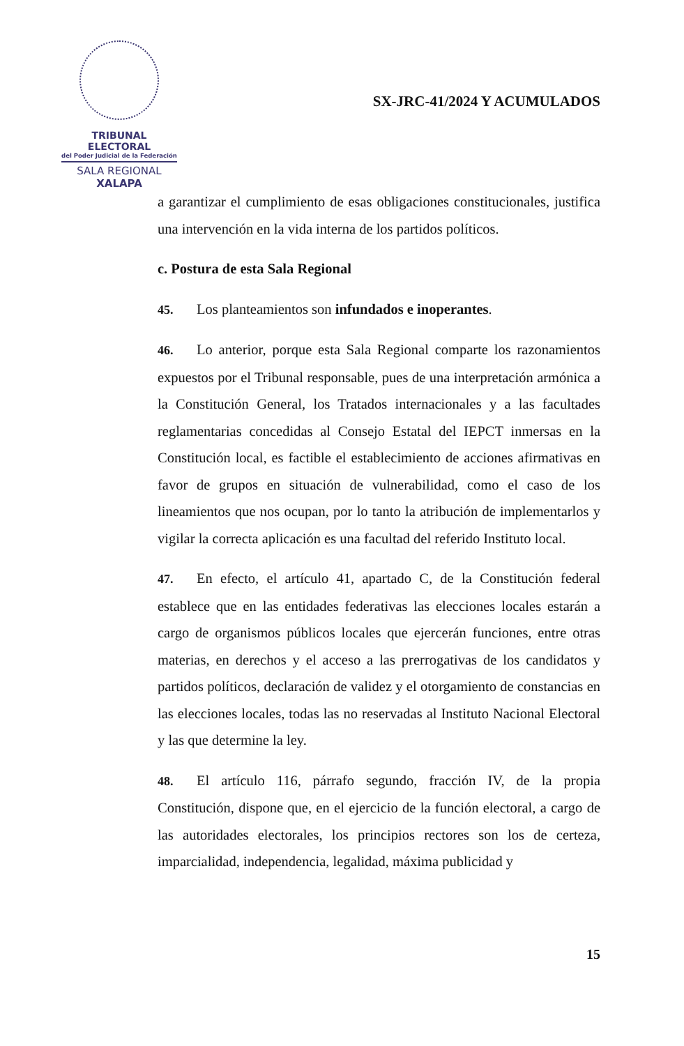TRIBUNAL ELECTORAL
del Poder Judicial de la Federación
SALA REGIONAL
XALAPA
SX-JRC-41/2024 Y ACUMULADOS
a garantizar el cumplimiento de esas obligaciones constitucionales, justifica una intervención en la vida interna de los partidos políticos.
c. Postura de esta Sala Regional
45. Los planteamientos son infundados e inoperantes.
46. Lo anterior, porque esta Sala Regional comparte los razonamientos expuestos por el Tribunal responsable, pues de una interpretación armónica a la Constitución General, los Tratados internacionales y a las facultades reglamentarias concedidas al Consejo Estatal del IEPCT inmersas en la Constitución local, es factible el establecimiento de acciones afirmativas en favor de grupos en situación de vulnerabilidad, como el caso de los lineamientos que nos ocupan, por lo tanto la atribución de implementarlos y vigilar la correcta aplicación es una facultad del referido Instituto local.
47. En efecto, el artículo 41, apartado C, de la Constitución federal establece que en las entidades federativas las elecciones locales estarán a cargo de organismos públicos locales que ejercerán funciones, entre otras materias, en derechos y el acceso a las prerrogativas de los candidatos y partidos políticos, declaración de validez y el otorgamiento de constancias en las elecciones locales, todas las no reservadas al Instituto Nacional Electoral y las que determine la ley.
48. El artículo 116, párrafo segundo, fracción IV, de la propia Constitución, dispone que, en el ejercicio de la función electoral, a cargo de las autoridades electorales, los principios rectores son los de certeza, imparcialidad, independencia, legalidad, máxima publicidad y
15